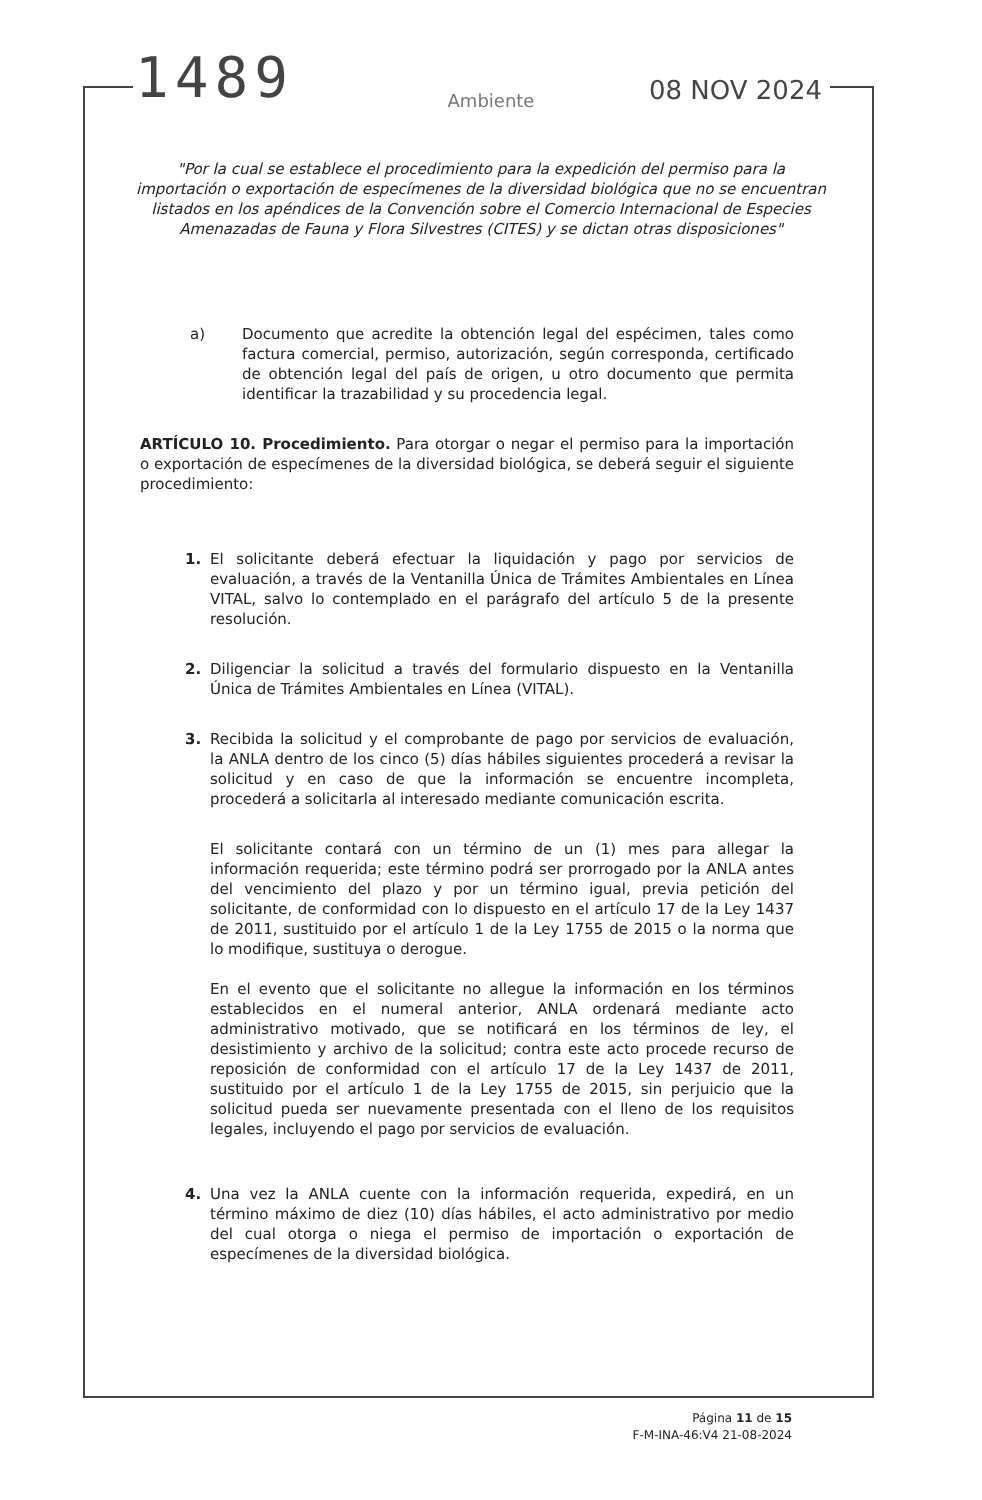1489
08 NOV 2024
Ambiente
"Por la cual se establece el procedimiento para la expedición del permiso para la importación o exportación de especímenes de la diversidad biológica que no se encuentran listados en los apéndices de la Convención sobre el Comercio Internacional de Especies Amenazadas de Fauna y Flora Silvestres (CITES) y se dictan otras disposiciones"
a) Documento que acredite la obtención legal del espécimen, tales como factura comercial, permiso, autorización, según corresponda, certificado de obtención legal del país de origen, u otro documento que permita identificar la trazabilidad y su procedencia legal.
ARTÍCULO 10. Procedimiento. Para otorgar o negar el permiso para la importación o exportación de especímenes de la diversidad biológica, se deberá seguir el siguiente procedimiento:
1. El solicitante deberá efectuar la liquidación y pago por servicios de evaluación, a través de la Ventanilla Única de Trámites Ambientales en Línea VITAL, salvo lo contemplado en el parágrafo del artículo 5 de la presente resolución.
2. Diligenciar la solicitud a través del formulario dispuesto en la Ventanilla Única de Trámites Ambientales en Línea (VITAL).
3. Recibida la solicitud y el comprobante de pago por servicios de evaluación, la ANLA dentro de los cinco (5) días hábiles siguientes procederá a revisar la solicitud y en caso de que la información se encuentre incompleta, procederá a solicitarla al interesado mediante comunicación escrita.
El solicitante contará con un término de un (1) mes para allegar la información requerida; este término podrá ser prorrogado por la ANLA antes del vencimiento del plazo y por un término igual, previa petición del solicitante, de conformidad con lo dispuesto en el artículo 17 de la Ley 1437 de 2011, sustituido por el artículo 1 de la Ley 1755 de 2015 o la norma que lo modifique, sustituya o derogue.
En el evento que el solicitante no allegue la información en los términos establecidos en el numeral anterior, ANLA ordenará mediante acto administrativo motivado, que se notificará en los términos de ley, el desistimiento y archivo de la solicitud; contra este acto procede recurso de reposición de conformidad con el artículo 17 de la Ley 1437 de 2011, sustituido por el artículo 1 de la Ley 1755 de 2015, sin perjuicio que la solicitud pueda ser nuevamente presentada con el lleno de los requisitos legales, incluyendo el pago por servicios de evaluación.
4. Una vez la ANLA cuente con la información requerida, expedirá, en un término máximo de diez (10) días hábiles, el acto administrativo por medio del cual otorga o niega el permiso de importación o exportación de especímenes de la diversidad biológica.
Página 11 de 15
F-M-INA-46:V4 21-08-2024